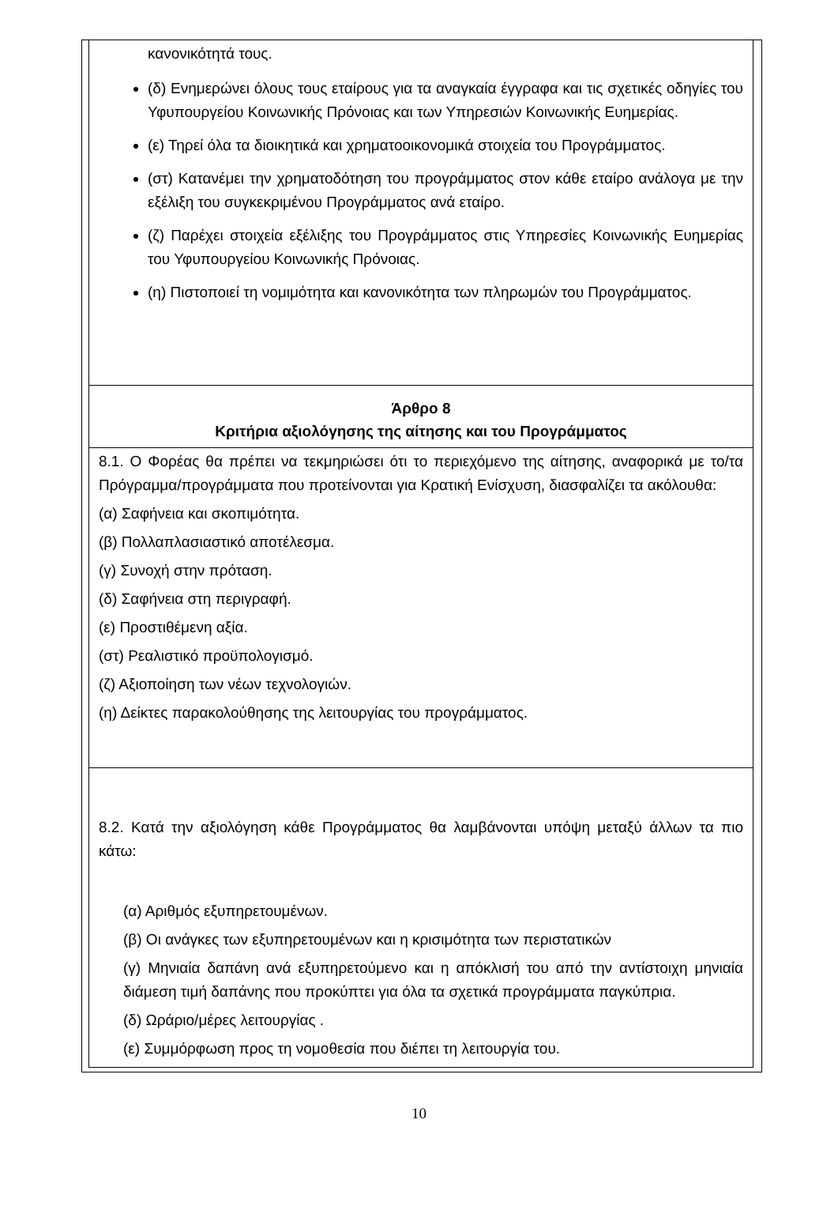| κανονικότητά τους. (δ) Ενημερώνει όλους τους εταίρους για τα αναγκαία έγγραφα και τις σχετικές οδηγίες του Υφυπουργείου Κοινωνικής Πρόνοιας και των Υπηρεσιών Κοινωνικής Ευημερίας. (ε) Τηρεί όλα τα διοικητικά και χρηματοοικονομικά στοιχεία του Προγράμματος. (στ) Κατανέμει την χρηματοδότηση του προγράμματος στον κάθε εταίρο ανάλογα με την εξέλιξη του συγκεκριμένου Προγράμματος ανά εταίρο. (ζ) Παρέχει στοιχεία εξέλιξης του Προγράμματος στις Υπηρεσίες Κοινωνικής Ευημερίας του Υφυπουργείου Κοινωνικής Πρόνοιας. (η) Πιστοποιεί τη νομιμότητα και κανονικότητα των πληρωμών του Προγράμματος. |
| Άρθρο 8 Κριτήρια αξιολόγησης της αίτησης και του Προγράμματος |
| 8.1. Ο Φορέας θα πρέπει να τεκμηριώσει ότι το περιεχόμενο της αίτησης, αναφορικά με το/τα Πρόγραμμα/προγράμματα που προτείνονται για Κρατική Ενίσχυση, διασφαλίζει τα ακόλουθα: (α) Σαφήνεια και σκοπιμότητα. (β) Πολλαπλασιαστικό αποτέλεσμα. (γ) Συνοχή στην πρόταση. (δ) Σαφήνεια στη περιγραφή. (ε) Προστιθέμενη αξία. (στ) Ρεαλιστικό προϋπολογισμό. (ζ) Αξιοποίηση των νέων τεχνολογιών. (η) Δείκτες παρακολούθησης της λειτουργίας του προγράμματος. |
| 8.2. Κατά την αξιολόγηση κάθε Προγράμματος θα λαμβάνονται υπόψη μεταξύ άλλων τα πιο κάτω: (α) Αριθμός εξυπηρετουμένων. (β) Οι ανάγκες των εξυπηρετουμένων και η κρισιμότητα των περιστατικών (γ) Μηνιαία δαπάνη ανά εξυπηρετούμενο και η απόκλισή του από την αντίστοιχη μηνιαία διάμεση τιμή δαπάνης που προκύπτει για όλα τα σχετικά προγράμματα παγκύπρια. (δ) Ωράριο/μέρες λειτουργίας . (ε) Συμμόρφωση προς τη νομοθεσία που διέπει τη λειτουργία του. |
10